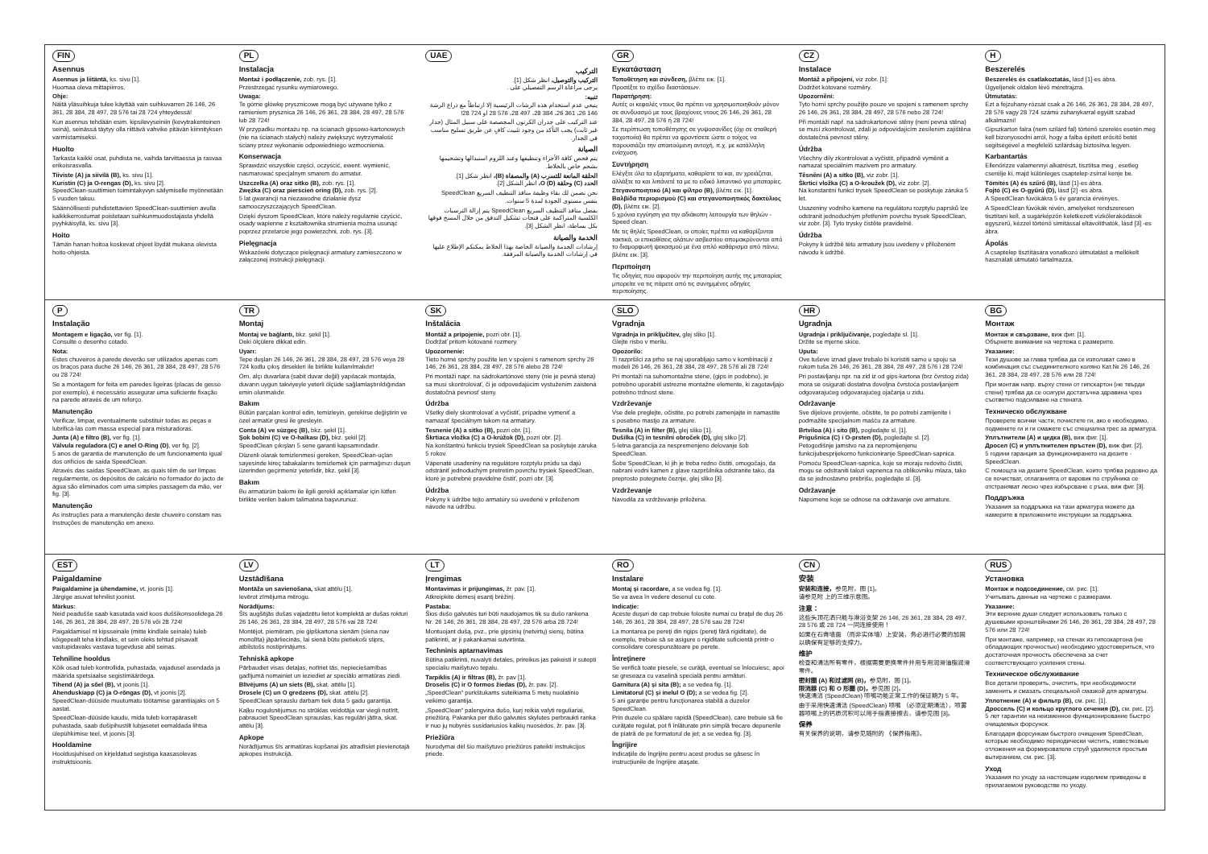FIN
Asennus
Asennus ja liitäntä, ks. sivu [1].
Huomaa oleva mittapiirros.
Ohje:
Näitä yläsuihkuja tulee käyttää vain suihkuvarren 26 146, 26 361, 28 384, 28 497, 28 576 tai 28 724 yhteydessä!
Kun asennus tehdään esim. kipsilevyseiniin (kevytrakenteinen seinä), seinässä täytyy olla riittävä vahvike pitävän kiinnityksen varmistamiseksi.
Huolto
Tarkasta kaikki osat, puhdista ne, vaihda tarvittaessa ja rasvaa erikoisrasvalla.
Tiiviste (A) ja siivilä (B), ks. sivu [1].
Kuristin (C) ja O-rengas (D), ks. sivu [2].
SpeedClean-suuttimien toimintakyvyn säilymiselle myönnetään 5 vuoden takuu.
Säännöllisesti puhdistettavien SpeedClean-suuttimien avulla kalkkikerrostumat poistetaan suihkunmuodostajasta yhdellä pyyhkäisyllä, ks. sivu [3].
Hoito
Tämän hanan hoitoa koskevat ohjeet löydät mukana olevista hoito-ohjeista.
PL
Instalacja
Montaż i podłączenie, zob. rys. [1].
Przestrzegać rysunku wymiarowego.
Uwaga:
Te górne główkę prysznicowe mogą być używane tylko z ramieniem prysznica 26 146, 26 361, 28 384, 28 497, 28 576 lub 28 724!
W przypadku montażu np. na ścianach gipsowo-kartonowych (nie na ścianach stałych) należy zwiększyć wytrzymałość ściany przez wykonanie odpowiedniego wzmocnienia.
Konserwacja
Sprawdzić wszystkie części, oczyścić, ewent. wymienić, nasmarować specjalnym smarem do armatur.
Uszczelka (A) oraz sitko (B), zob. rys. [1].
Zwężka (C) oraz pierścień oring (D), zob. rys. [2].
5 lat gwarancji na niezawodne działanie dysz samooczyszczających SpeedClean.
Dzięki dyszom SpeedClean, które należy regularnie czyścić, osady wapienne z kształtownika strumienia można usunąć poprzez przetarcie jego powierzchni, zob. rys. [3].
Pielęgnacja
Wskazówki dotyczące pielęgnacji armatury zamieszczono w załączonej instrukcji pielęgnacji.
UAE
التركيب
التركيب والتوصيل، انظر شكل [1].
يرجى مراعاة الرسم التفصيلي على .
تنبيه:
ينبغي عدم استخدام هذه الرشات الرئيسية إلا ارتباطاً مع ذراع الرشة 146 26، 361 26، 384 28، 497 28، 576 28 او 724 28!
عند التركيب على جدران الكرتون المجصصة على سبيل المثال (جدار غير ثابت) يجب التأكد من وجود تثبيت كافٍ عن طريق تسليح مناسب في الجدار.
الصيانة
يتم فحص كافة الأجزاء وتنظيفها وعند اللزوم استبدالها وتشحيمها بشحم خاص بالخلاط.
الحلقة المانعة للتسرب (A) والمصفاة (B)، انظر شكل [1].
الحدد (C) وحلقة O (D)، انظر الشكل [2].
نحن نضمن لك بقاء وظيفة منافذ التنظيف السريع SpeedClean بنفس مستوى الجودة لمدة 5 سنوات.
بفضل منافذ التنظيف السريع SpeedClean يتم إزالة الترسبات الكلسية المتراكمة على فتحات تشكيل التدفق من خلال المسح فوقها بكل بساطة، انظر الشكل [3].
الخدمة والصيانة
إرشادات الخدمة والصيانة الخاصة بهذا الخلاط يمكنكم الإطلاع عليها في إرشادات الخدمة والصيانة المرفقة.
GR
Εγκατάσταση
Τοποθέτηση και σύνδεση, βλέπε εικ. [1].
Προσέξτε το σχέδιο διαστάσεων.
Παρατήρηση:
Αυτές οι κεφαλές ντους θα πρέπει να χρησιμοποιηθούν μόνον σε συνδυασμό με τους βραχίονες ντους 26 146, 26 361, 28 384, 28 497, 28 576 ή 28 724!
Σε περίπτωση τοποθέτησης σε γυψοσανίδες (όχι σε σταθερή τοιχοποιία) θα πρέπει να φροντίσετε ώστε ο τοίχος να παρουσιάζει την απαιτούμενη αντοχή, π.χ. με κατάλληλη ενίσχυση.
Συντήρηση
Ελέγξτε όλα τα εξαρτήματα, καθαρίστε τα και, αν χρειάζεται, αλλάξτε τα και λιπάνετέ τα με το ειδικό λιπαντικό για μπαταρίες.
Στεγανοποιητικό (A) και φίλτρο (B), βλέπε εικ. [1].
Βαλβίδα περιορισμού (C) και στεγανοποιητικός δακτύλιος (D), βλέπε εικ. [2].
5 χρόνια εγγύηση για την αδιάκοπη λειτουργία των θηλών - Speed clean.
Με τις θηλές SpeedClean, οι οποίες πρέπει να καθαρίζονται τακτικά, οι επικαθίσεις αλάτων ασβεστίου απομακρύνονται από το διαμορφωτή ψεκασμού με ένα απλό καθάρισμα από πάνω, βλέπε εικ. [3].
Περιποίηση
Τις οδηγίες που αφορούν την περιποίηση αυτής της μπαταρίας μπορείτε να τις πάρετε από τις συνημμένες οδηγίες περιποίησης.
CZ
Instalace
Montáž a připojení, viz zobr. [1]:
Dodržet kótované rozměry.
Upozornění:
Tyto horní sprchy použijte pouze ve spojení s ramenem sprchy 26 146, 26 361, 28 384, 28 497, 28 576 nebo 28 724!
Při montáži např. na sádrokartonové stěny (není pevná stěna) se musí zkontrolovat, zdali je odpovídajícím zesílením zajištěna dostatečná pevnost stěny.
Údržba
Všechny díly zkontrolovat a vyčistit, případně vyměnit a namazat speciálním mazivem pro armatury.
Těsnění (A) a sítko (B), viz zobr. [1].
Škrticí vložka (C) a O-kroužek (D), viz zobr. [2].
Na konstantní funkci trysek SpeedClean se poskytuje záruka 5 let.
Usazeniny vodního kamene na regulátoru rozptylu paprsků lze odstranit jednoduchým přetřením povrchu trysek SpeedClean, viz zobr. [3]. Tyto trysky čistěte pravidelně.
Údržba
Pokyny k údržbě této armatury jsou uvedeny v přiloženém návodu k údržbě.
H
Beszerelés
Beszerelés és csatlakoztatás, lásd [1]-es ábra.
Ügyeljenek oldalon lévő méretrajzra.
Útmutatás:
Ezt a fejzuhany-rózsát csak a 26 146, 26 361, 28 384, 28 497, 28 576 vagy 28 724 számú zuhanykarral együtt szabad alkalmazni!
Gipszkarton falra (nem szilárd fal) történő szerelés esetén meg kell bizonyosodni arról, hogy a falba épített erősítő betét segítségével a megfelelő szilárdság biztosítva legyen.
Karbantartás
Ellenőrizze valamennyi alkatrészt, tisztítsa meg , esetleg cserélje ki, majd különleges csaptelep-zsírral kenje be.
Tömítés (A) és szűrő (B), lásd [1]-es ábra.
Fojtó (C) és O-gyűrű (D), lásd [2] -es ábra.
A SpeedClean fúvókákra 5 év garancia érvényes.
A SpeedClean fúvókák révén, amelyeket rendszeresen tisztítani kell, a sugárképzőn keletkezett vízkőlerakódások egyszerű, kézzel történő simítással eltávolíthatók, lásd [3] -es ábra.
Ápolás
A csaptelep tisztítására vonatkozó útmutatást a mellékelt használati útmutató tartalmazza.
P
Instalação
Montagem e ligação, ver fig. [1].
Consulte o desenho cotado.
Nota:
Estes chuveiros à parede deverão ser utilizados apenas com os braços para duche 26 146, 26 361, 28 384, 28 497, 28 576 ou 28 724!
Se a montagem for feita em paredes ligeiras (placas de gesso por exemplo), é necessário assegurar uma suficiente fixação na parede através de um reforço.
Manutenção
Verificar, limpar, eventualmente substituir todas as peças e lubrificá-las com massa especial para misturadoras.
Junta (A) e filtro (B), ver fig. [1].
Válvula reguladora (C) e anel O-Ring (D), ver fig. [2].
5 anos de garantia de manutenção de um funcionamento igual dos orifícios de saída SpeedClean.
Através das saídas SpeedClean, as quais têm de ser limpas regularmente, os depósitos de calcário no formador do jacto de água são eliminados com uma simples passagem da mão, ver fig. [3].
Manutenção
As instruções para a manutenção deste chuveiro constam nas Instruções de manutenção em anexo.
TR
Montaj
Montaj ve bağlantı, bkz. şekil [1].
Deki ölçülere dikkat edin.
Uyarı:
Tepe duşları 26 146, 26 361, 28 384, 28 497, 28 576 veya 28 724 kodlu çıkış dirsekleri ile birlikte kullanılmalıdır!
Örn. alçı duvarlara (sabit duvar değil) yapılacak montajda, duvarın uygun takviyeyle yeterli ölçüde sağlamlaştırıldığından emin olunmalıdır.
Bakım
Bütün parçaları kontrol edin, temizleyin, gerekirse değiştirin ve özel armatür gresi ile gresleyin.
Conta (A) ve süzgeç (B), bkz. şekil [1].
Şok bobini (C) ve O-halkası (D), bkz. şekil [2].
SpeedClean çıkışları 5 sene garanti kapsamındadır.
Düzenli olarak temizlenmesi gereken, SpeedClean-uçları sayesinde kireç tabakalarını temizlemek için parmağınızı duşun üzerinden geçirmeniz yeterlidir, bkz. şekil [3].
Bakım
Bu armatürün bakımı ile ilgili gerekli açıklamalar için lütfen birlikte verilen bakım talimatına başvurunuz.
SK
Inštalácia
Montáž a pripojenie, pozri obr. [1].
Dodržať pritom kótované rozmery.
Upozornenie:
Tieto horné sprchy použite len v spojení s ramenom sprchy 26 146, 26 361, 28 384, 28 497, 28 576 alebo 28 724!
Pri montáži napr. na sádrokartónové steny (nie je pevná stena) sa musí skontrolovať, či je odpovedajúcim vystužením zaistená dostatočná pevnosť steny.
Údržba
Všetky diely skontrolovať a vyčistiť, prípadne vymeniť a namazať špeciálnym tukom na armatúry.
Tesnenie (A) a sitko (B), pozri obr. [1].
Škrtiaca vložka (C) a O-krúžok (D), pozri obr. [2].
Na konštantnú funkciu trysiek SpeedClean sa poskytuje záruka 5 rokov.
Vápenaté usadeniny na regulátore rozptylu prúdu sa dajú odstrániť jednoduchým pretretím povrchu trysiek SpeedClean, ktoré je potrebné pravidelne čistiť, pozri obr. [3].
Údržba
Pokyny k údržbe tejto armatúry sú uvedené v priloženom návode na údržbu.
SLO
Vgradnja
Vgradnja in priključitev, glej sliko [1].
Glejte risbo v merilu.
Opozorilo:
Ti razpršilci za prho se naj uporabljajo samo v kombinaciji z modeli 26 146, 26 361, 28 384, 28 497, 28 576 ali 28 724!
Pri montaži na suhomontažne stene, (gips in podobno), je potrebno uporabiti ustrezne montažne elemente, ki zagotavljajo potrebno trdnost stene.
Vzdrževanje
Vse dele preglejte, očistite, po potrebi zamenjajte in namastite s posebno mastjo za armature.
Tesnila (A) in filter (B), glej sliko [1].
Dušilka (C) in tesnilni obroček (D), glej sliko [2].
5-letna garancija za nespremenjeno delovanje šob SpeedClean.
Šobe SpeedClean, ki jih je treba redno čistiti, omogočajo, da nabrani vodni kamen z glave razpršilnika odstranite tako, da preprosto potegnete čeznje, glej sliko [3].
Vzdrževanje
Navodila za vzdrževanje priložena.
HR
Ugradnja
Ugradnja i priključivanje, pogledajte sl. [1].
Držite se mjerne skice.
Uputa:
Ove tuševe iznad glave trebalo bi koristiti samo u spoju sa rukom tuša 26 146, 26 361, 28 384, 28 497, 28 576 i 28 724!
Pri postavljanju npr. na zid iz od gips-kartona (brz čvrstog zida) mora se osigurati dostatna dovoljna čvrstoća postavljanjem odgovarajućeg odgovarajućeg ojačanja u zidu.
Održavanje
Sve dijelove provjerite, očistite, te po potrebi zamijenite i podmažite specijalnom mašću za armature.
Brtviloa (A) i sito (B), pogledajte sl. [1].
Prigušnica (C) i O-prsten (D), pogledajte sl. [2].
Petogodišnje jamstvo na za nepromijenjenu funkcijubesprijekorno funkcioniranje SpeedClean-sapnica.
Pomoću SpeedClean-sapnica, koje se moraju redovito čistiti, mogu se odstraniti talozi vapnenca na oblikovniku mlaza, tako da se jednostavno prebrišu, pogledajte sl. [3].
Održavanje
Napomene koje se odnose na održavanje ove armature.
BG
Монтаж
Монтаж и свързване, виж фиг. [1].
Обърнете внимание на чертежа с размерите.
Указание:
Тези душове за глава трябва да се използват само в комбинация със съединителното коляно Кат.№ 26 146, 26 361, 28 384, 28 497, 28 576 или 28 724!
При монтаж напр. върху стени от гипскартон (не твърди стени) трябва да се осигури достатъчна здравина чрез съответно подсилване на стената.
Техническо обслужване
Проверете всички части, почистете ги, ако е необходимо, подменете ги и ги смажете със специална грес за арматура.
Уплътнители (A) и цедка (B), виж фиг. [1].
Дросел (C) и уплътнителен пръстен (D), виж фиг. [2].
5 години гаранция за функционирането на дюзите - SpeedClean.
С помощта на дюзите SpeedClean, които трябва редовно да се почистват, отлаганията от варовик по струйника се отстраняват лесно чрез избърсване с ръка, виж фиг. [3].
Поддръжка
Указания за поддръжка на тази арматура можете да намерите в приложените инструкции за поддръжка.
EST
Paigaldamine
Paigaldamine ja ühendamine, vt. joonis [1].
Järgige asuvat tehnilist joonist.
Märkus:
Neid peadušše saab kasutada vaid koos duššikonsoolidega 26 146, 26 361, 28 384, 28 497, 28 576 või 28 724!
Paigaldamisel nt kipsseinale (mitte kindlale seinale) tuleb kõigepealt teha kindlaks, et sein oleks tehtud piisavalt vastupidavaks vastava tugevduse abil seinas.
Tehniline hooldus
Kõik osad tuleb kontrollida, puhastada, vajadusel asendada ja määrida spetsiaalse segistimäärdega.
Tihend (A) ja sõel (B), vt joonis [1].
Ahenduskiapp (C) ja O-rõngas (D), vt joonis [2].
SpeedClean-düüside muutumatu töötamise garantiiajaks on 5 aastat.
SpeedClean-düüside kaudu, mida tuleb korrapäraselt puhastada, saab dušipihustilt lubjasetet eemaldada lihtsa ülepühkimise teel, vt joonis [3].
Hooldamine
Hooldusjuhised on kirjeldatud segistiga kaasasolevas instruktsioonis.
LV
Uzstādīšana
Montāža un savienošana, skat attēlu [1].
Ievērot zīmējuma mērogu.
Norādījums:
Šīs augšējās dušas vajadzētu lietot komplektā ar dušas rokturi 26 146, 26 361, 28 384, 28 497, 28 576 vai 28 724!
Montējot, piemēram, pie ģipškartona sienām (siena nav monolīta) jāpārliecinās, lai sienā būtu pietiekoši stiprs, atbilstošs nostiprinājums.
Tehniskā apkope
Pārbaudiet visas detaļas, notīriet tās, nepieciešamības gadījumā nomainiet un ieziediet ar speciālo armatūras ziedi.
Blīvējums (A) un siets (B), skat. attēlu [1].
Drosele (C) un O gredzens (D), skat. attēlu [2].
SpeedClean sprauslu darbam tiek dota 5 gadu garantija.
Kaļķu nogulsnējumus no strūklas veidotāja var viegli notīrīt, pabrauciet SpeedClean sprauslas, kas regulāri jātīra, skat. attēlu [3].
Apkope
Norādījumus šīs armatūras kopšanai jūs atradīsiet pievienotajā apkopes instrukcijā.
LT
Įrengimas
Montavimas ir prijungimas, žr. pav. [1].
Atkreipkite dėmesį esantį brėžinį.
Pastaba:
Šios dušo galvutės turi būti naudojamos tik su dušo rankena Nr. 26 146, 26 361, 28 384, 28 497, 28 576 arba 28 724!
Montuojant dušą, pvz., prie gipsinių (netvirtų) sienų, būtina patikrinti, ar ji pakankamai sutvirtinta.
Techninis aptarnavimas
Būtina patikrinti, nuvalyti detales, prireikus jas pakeisti ir sutepti specialiu maišytuvo tepalu.
Tarpiklis (A) ir filtras (B), žr. pav [1].
Droselis (C) ir O formos žiedas (D), žr. pav. [2].
„SpeedClean“ purkštukams suteikiama 5 metų nuolatinio veikimo garantija.
„SpeedClean“ palengvina dušo, kurį reikia valyti reguliariai, priežiūrą. Pakanka per dušo galvutės skylutes perbraukti ranka ir nuo jų nubyrės susidariusios kalkių nuosėdos, žr. pav. [3].
Priežiūra
Nurodymai dėl šio maišytuvo priežiūros pateikti instrukcijos priede.
RO
Instalare
Montaj şi racordare, a se vedea fig. [1].
Se va avea în vedere desenul cu cote.
Indicaţie:
Aceste duşuri de cap trebuie folosite numai cu braţul de duş 26 146, 26 361, 28 384, 28 497, 28 576 sau 28 724!
La montarea pe pereţi din rigips (pereţi fără rigiditate), de exemplu, trebuie să se asigure o rigiditate suficientă printr-o consolidare corespunzătoare pe perete.
Întreţinere
Se verifică toate piesele, se curăţă, eventual se înlocuiesc, apoi se greseaza cu vaselină specială pentru armături.
Garnitura (A) şi sita (B); a se vedea fig. [1].
Limitatorul (C) şi inelul O (D); a se vedea fig. [2].
5 ani garanţie pentru funcţionarea stabilă a duzelor SpeedClean.
Prin duzele cu spălare rapidă (SpeedClean), care trebuie să fie curăţate regulat, pot fi înlăturate prin simplă frecare depunerile de piatră de pe formatorul de jet; a se vedea fig. [3].
Îngrijire
Indicaţiile de îngrijire pentru acest produs se găsesc în instrucţiunile de îngrijire ataşate.
CN
安装
安装和连接，参见附，图 [1]。
请参见附 上的三维示意图。
注意：
这些头顶花洒只能与淋浴支架 26 146, 26 361, 28 384, 28 497, 28 576 或 28 724 一同连接使用！
如果在石膏墙面 （而非实体墙）上安装，务必进行必要的加固以确保有足够的支撑力。
维护
检查和清洁所有零件，根据需要更换零件并用专用润滑油脂润滑零件。
密封圈 (A) 和过滤网 (B)，参见附，图 [1]。
限流器 (C) 和 O 形圈 (D)，参见图 [2]。
快速清洁 (SpeedClean) 喷嘴功能正常工作的保证期为 5 年。
由于采用快速清洁 (SpeedClean) 喷嘴 （必须定期清洁），喷雾器喷嘴上的钙质沉积可以用手指直接擦去，请参见图 [3]。
保养
有关保养的说明，请参见随附的 《保养指南》。
RUS
Установка
Монтаж и подсоединение, см. рис. [1].
Учитывать данные на чертеже с размерами.
Указание:
Эти верхние души следует использовать только с душевыми кронштейнами 26 146, 26 361, 28 384, 28 497, 28 576 или 28 724!
При монтаже, например, на стенах из гипсокартона (не обладающих прочностью) необходимо удостовериться, что достаточная прочность обеспечена за счет соответствующего усиления стены.
Техническое обслуживание
Все детали проверить, очистить, при необходимости заменить и смазать специальной смазкой для арматуры.
Уплотнение (A) и фильтр (B), см. рис. [1].
Дроссель (C) и кольцо круглого сечения (D), см. рис. [2].
5 лет гарантии на неизменное функционирование быстро очищаемых форсунок.
Благодаря форсункам быстрого очищения SpeedClean, которые необходимо периодически чистить, известковые отложения на формирователе струй удаляются простым вытиранием, см. рис. [3].
Уход
Указания по уходу за настоящим изделием приведены в прилагаемом руководстве по уходу.